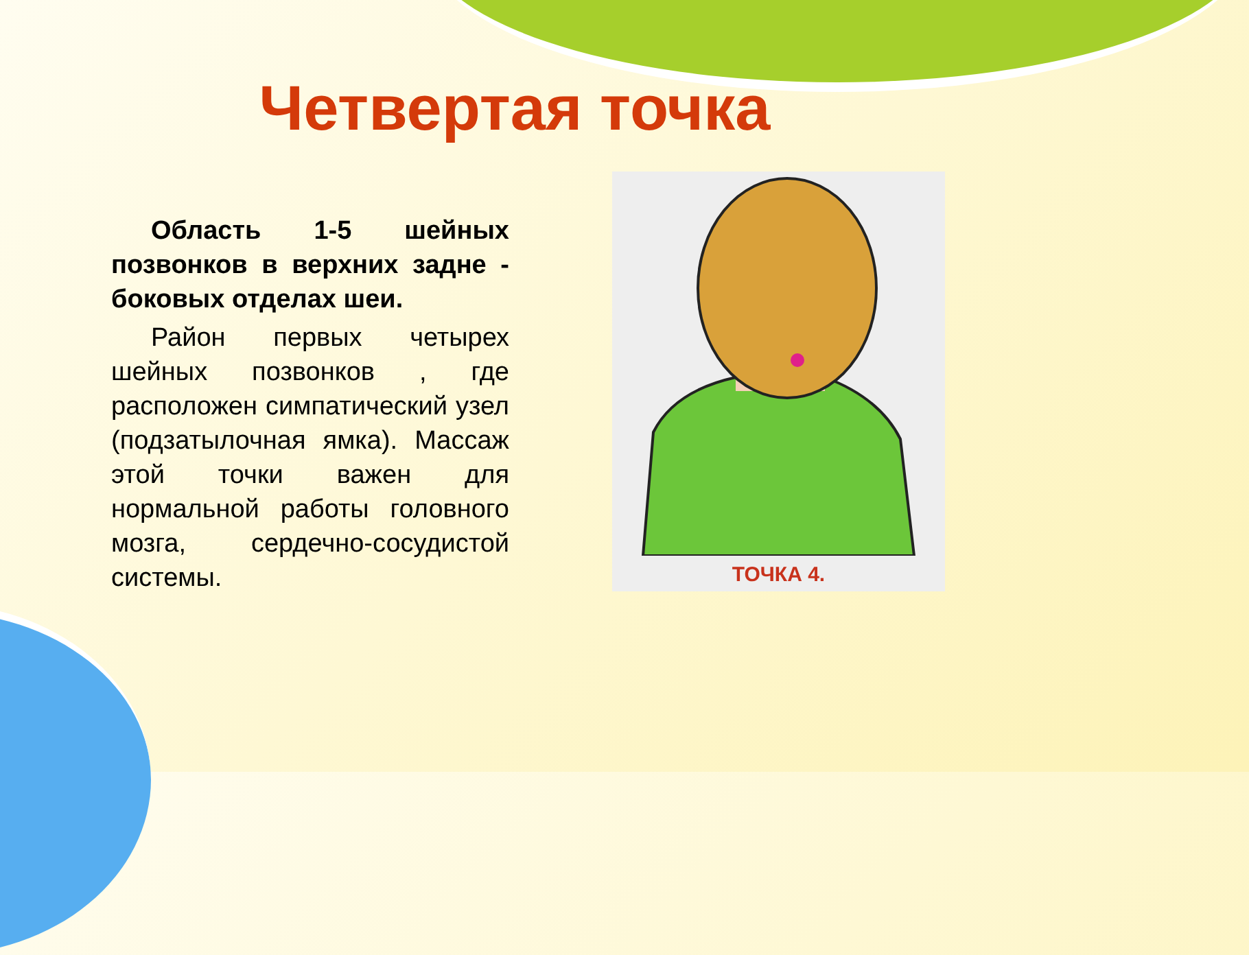Четвертая точка
Область 1-5 шейных позвонков в верхних задне - боковых отделах шеи.
Район первых четырех шейных позвонков , где расположен симпатический узел (подзатылочная ямка). Массаж этой точки важен для нормальной работы головного мозга, сердечно-сосудистой системы.
ТОЧКА 4.